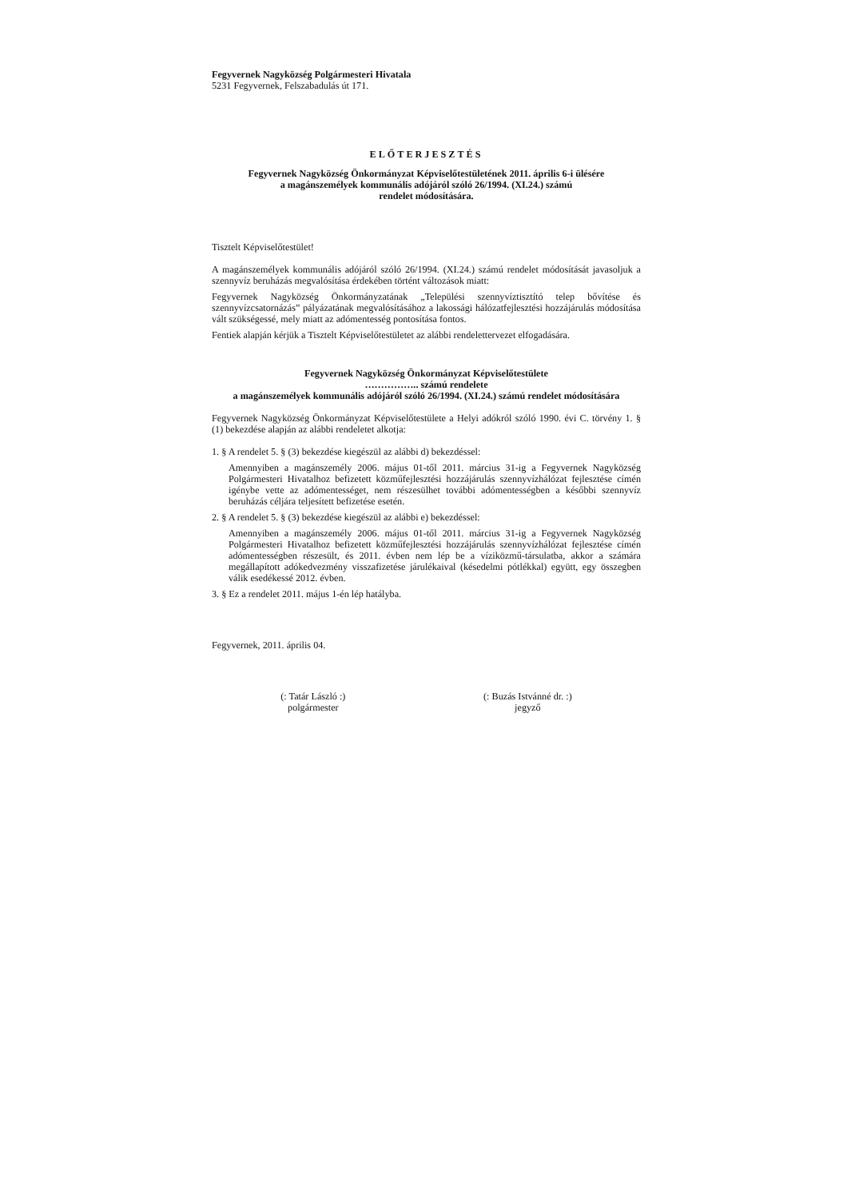Fegyvernek Nagyközség Polgármesteri Hivatala
5231 Fegyvernek, Felszabadulás út 171.
ELŐTERJESZTÉS
Fegyvernek Nagyközség Önkormányzat Képviselőtestületének 2011. április 6-i ülésére
a magánszemélyek kommunális adójáról szóló 26/1994. (XI.24.) számú
rendelet módosítására.
Tisztelt Képviselőtestület!
A magánszemélyek kommunális adójáról szóló 26/1994. (XI.24.) számú rendelet módosítását javasoljuk a szennyvíz beruházás megvalósítása érdekében történt változások miatt:
Fegyvernek Nagyközség Önkormányzatának „Települési szennyvíztisztító telep bővítése és szennyvízcsatornázás” pályázatának megvalósításához a lakossági hálózatfejlesztési hozzájárulás módosítása vált szükségessé, mely miatt az adómentesség pontosítása fontos.
Fentiek alapján kérjük a Tisztelt Képviselőtestületet az alábbi rendelettervezet elfogadására.
Fegyvernek Nagyközség Önkormányzat Képviselőtestülete
…………….. számú rendelete
a magánszemélyek kommunális adójáról szóló 26/1994. (XI.24.) számú rendelet módosítására
Fegyvernek Nagyközség Önkormányzat Képviselőtestülete a Helyi adókról szóló 1990. évi C. törvény 1. § (1) bekezdése alapján az alábbi rendeletet alkotja:
1. § A rendelet 5. § (3) bekezdése kiegészül az alábbi d) bekezdéssel:
Amennyiben a magánszemély 2006. május 01-től 2011. március 31-ig a Fegyvernek Nagyközség Polgármesteri Hivatalhoz befizetett közműfejlesztési hozzájárulás szennyvízhálózat fejlesztése címén igénybe vette az adómentességet, nem részesülhet további adómentességben a későbbi szennyvíz beruházás céljára teljesített befizetése esetén.
2. § A rendelet 5. § (3) bekezdése kiegészül az alábbi e) bekezdéssel:
Amennyiben a magánszemély 2006. május 01-től 2011. március 31-ig a Fegyvernek Nagyközség Polgármesteri Hivatalhoz befizetett közműfejlesztési hozzájárulás szennyvízhálózat fejlesztése címén adómentességben részesült, és 2011. évben nem lép be a víziközmű-társulatba, akkor a számára megállapított adókedvezmény visszafizetése járulékaival (késedelmi pótlékkal) együtt, egy összegben válik esedékessé 2012. évben.
3. § Ez a rendelet 2011. május 1-én lép hatályba.
Fegyvernek, 2011. április 04.
(: Tatár László :)
polgármester
(: Buzás Istvánné dr. :)
jegyző